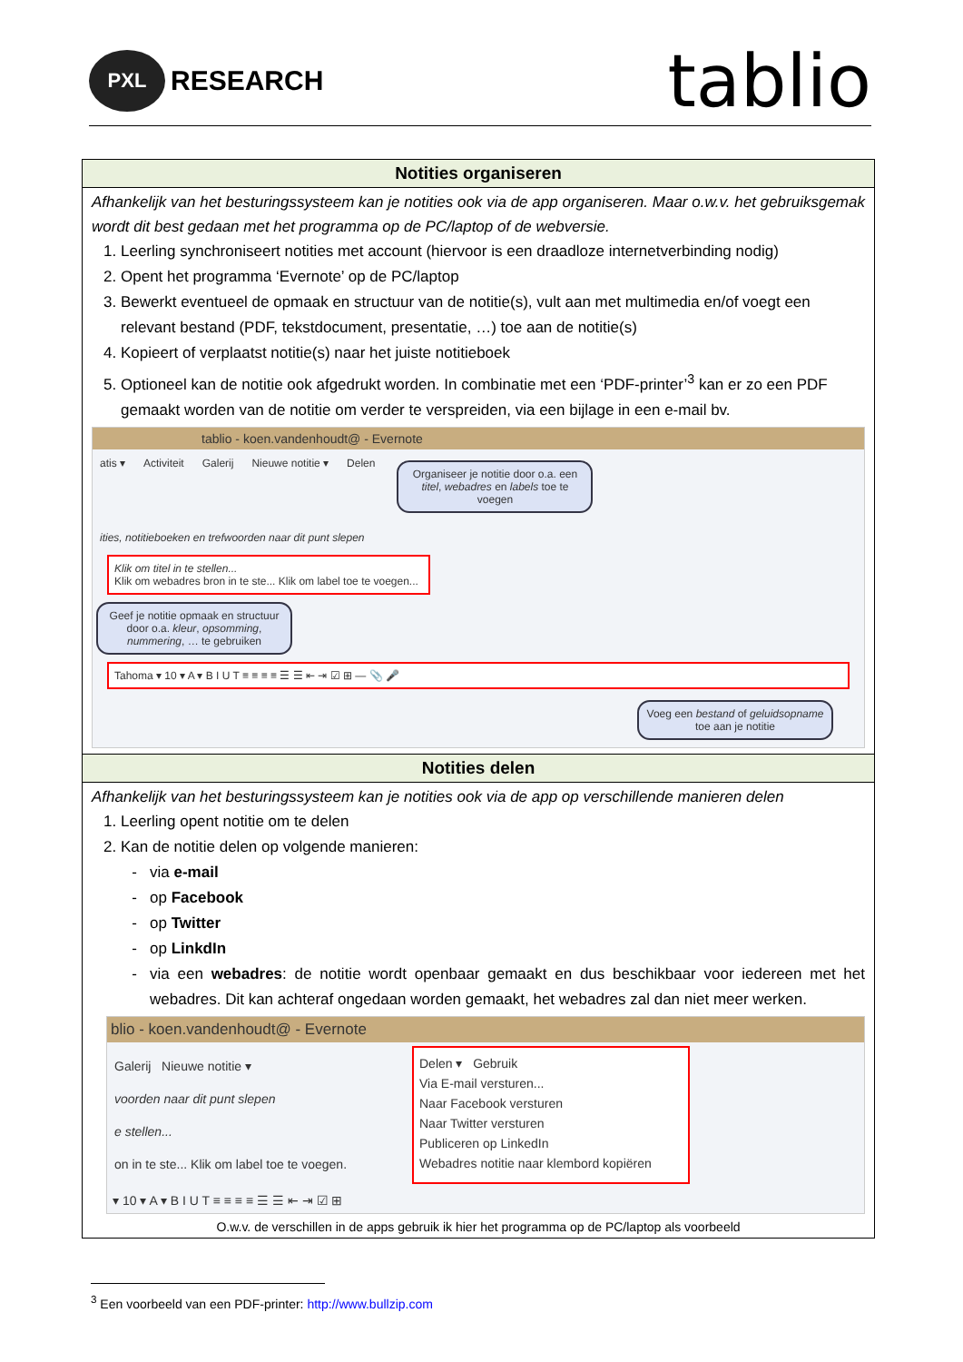PXL RESEARCH
tablio
Notities organiseren
Afhankelijk van het besturingssysteem kan je notities ook via de app organiseren. Maar o.w.v. het gebruiksgemak wordt dit best gedaan met het programma op de PC/laptop of de webversie.
1. Leerling synchroniseert notities met account (hiervoor is een draadloze internetverbinding nodig)
2. Opent het programma ‘Evernote’ op de PC/laptop
3. Bewerkt eventueel de opmaak en structuur van de notitie(s), vult aan met multimedia en/of voegt een relevant bestand (PDF, tekstdocument, presentatie, …) toe aan de notitie(s)
4. Kopieert of verplaatst notitie(s) naar het juiste notitieboek
5. Optioneel kan de notitie ook afgedrukt worden. In combinatie met een ‘PDF-printer’<sup>3</sup> kan er zo een PDF gemaakt worden van de notitie om verder te verspreiden, via een bijlage in een e-mail bv.
tablio - koen.vandenhoudt@ - Evernote
atis ▾ Activiteit Galerij Nieuwe notitie ▾ Delen Organiseer je notitie door o.a. een titel, webadres en labels toe te voegen
ities, notitieboeken en trefwoorden naar dit punt slepen
Klik om titel in te stellen...
Klik om webadres bron in te ste... Klik om label toe te voegen...
Geef je notitie opmaak en structuur door o.a. kleur, opsomming, nummering, … te gebruiken
Tahoma ▾ 10 ▾ A ▾ B I U T ≡ ≡ ≡ ≡ ☰ ☰ ⇤ ⇥ ☑ ⊞ — 📎 🎤
Voeg een bestand of geluidsopname toe aan je notitie
Notities delen
Afhankelijk van het besturingssysteem kan je notities ook via de app op verschillende manieren delen
1. Leerling opent notitie om te delen
2. Kan de notitie delen op volgende manieren:
via e-mail
op Facebook
op Twitter
op LinkdIn
via een webadres: de notitie wordt openbaar gemaakt en dus beschikbaar voor iedereen met het webadres. Dit kan achteraf ongedaan worden gemaakt, het webadres zal dan niet meer werken.
blio - koen.vandenhoudt@ - Evernote
Galerij Nieuwe notitie ▾
voorden naar dit punt slepen
e stellen...
on in te ste... Klik om label toe te voegen.
Delen ▾ Gebruik
Via E-mail versturen...
Naar Facebook versturen
Naar Twitter versturen
Publiceren op LinkedIn
Webadres notitie naar klembord kopiëren
▾ 10 ▾ A ▾ B I U T ≡ ≡ ≡ ≡ ☰ ☰ ⇤ ⇥ ☑ ⊞
O.w.v. de verschillen in de apps gebruik ik hier het programma op de PC/laptop als voorbeeld
<sup>3</sup> Een voorbeeld van een PDF-printer: http://www.bullzip.com